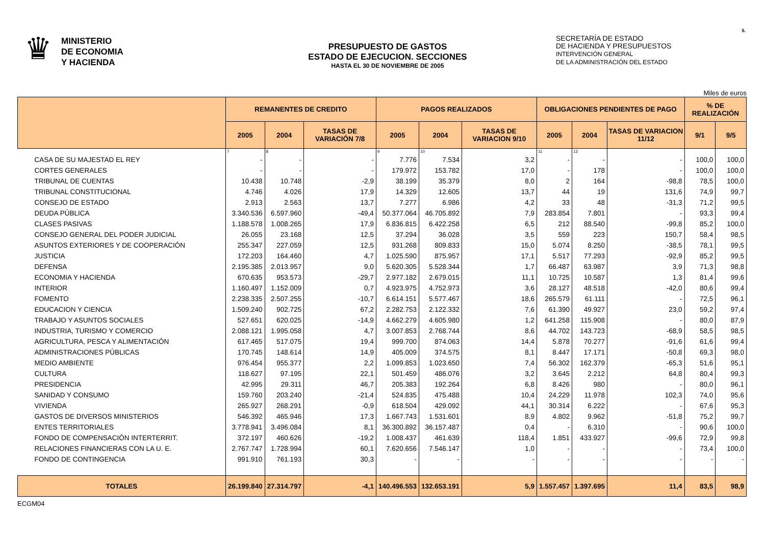5.
♛
MINISTERIO
DE ECONOMIA
Y HACIENDA
PRESUPUESTO DE GASTOS
ESTADO DE EJECUCION. SECCIONES
HASTA EL 30 DE NOVIEMBRE DE 2005
SECRETARÍA DE ESTADO
DE HACIENDA Y PRESUPUESTOS
INTERVENCIÓN GENERAL
DE LA ADMINISTRACIÓN DEL ESTADO
Miles de euros
| | REMANENTES DE CREDITO | | | PAGOS REALIZADOS | | | OBLIGACIONES PENDIENTES DE PAGO | | | % DE REALIZACIÓN | |
| --- | --- | --- | --- | --- | --- | --- | --- | --- | --- | --- | --- |
| | 2005 | 2004 | TASAS DE VARIACIÓN 7/8 | 2005 | 2004 | TASAS DE VARIACION 9/10 | 2005 | 2004 | TASAS DE VARIACION 11/12 | 9/1 | 9/5 |
| | 7 | 8 | | 9 | 10 | | 11 | 12 | | | |
| CASA DE SU MAJESTAD EL REY | - | - | - | 7.776 | 7.534 | 3,2 | - | - | - | 100,0 | 100,0 |
| CORTES GENERALES | - | - | - | 179.972 | 153.782 | 17,0 | - | 178 | - | 100,0 | 100,0 |
| TRIBUNAL DE CUENTAS | 10.438 | 10.748 | -2,9 | 38.199 | 35.379 | 8,0 | 2 | 164 | -98,8 | 78,5 | 100,0 |
| TRIBUNAL CONSTITUCIONAL | 4.746 | 4.026 | 17,9 | 14.329 | 12.605 | 13,7 | 44 | 19 | 131,6 | 74,9 | 99,7 |
| CONSEJO DE ESTADO | 2.913 | 2.563 | 13,7 | 7.277 | 6.986 | 4,2 | 33 | 48 | -31,3 | 71,2 | 99,5 |
| DEUDA PÚBLICA | 3.340.536 | 6.597.960 | -49,4 | 50.377.064 | 46.705.892 | 7,9 | 283.854 | 7.801 | - | 93,3 | 99,4 |
| CLASES PASIVAS | 1.188.578 | 1.008.265 | 17,9 | 6.836.815 | 6.422.258 | 6,5 | 212 | 88.540 | -99,8 | 85,2 | 100,0 |
| CONSEJO GENERAL DEL PODER JUDICIAL | 26.055 | 23.168 | 12,5 | 37.294 | 36.028 | 3,5 | 559 | 223 | 150,7 | 58,4 | 98,5 |
| ASUNTOS EXTERIORES Y DE COOPERACIÓN | 255.347 | 227.059 | 12,5 | 931.268 | 809.833 | 15,0 | 5.074 | 8.250 | -38,5 | 78,1 | 99,5 |
| JUSTICIA | 172.203 | 164.460 | 4,7 | 1.025.590 | 875.957 | 17,1 | 5.517 | 77.293 | -92,9 | 85,2 | 99,5 |
| DEFENSA | 2.195.385 | 2.013.957 | 9,0 | 5.620.305 | 5.528.344 | 1,7 | 66.487 | 63.987 | 3,9 | 71,3 | 98,8 |
| ECONOMIA Y HACIENDA | 670.635 | 953.573 | -29,7 | 2.977.182 | 2.679.015 | 11,1 | 10.725 | 10.587 | 1,3 | 81,4 | 99,6 |
| INTERIOR | 1.160.497 | 1.152.009 | 0,7 | 4.923.975 | 4.752.973 | 3,6 | 28.127 | 48.518 | -42,0 | 80,6 | 99,4 |
| FOMENTO | 2.238.335 | 2.507.255 | -10,7 | 6.614.151 | 5.577.467 | 18,6 | 265.579 | 61.111 | - | 72,5 | 96,1 |
| EDUCACION Y CIENCIA | 1.509.240 | 902.725 | 67,2 | 2.282.753 | 2.122.332 | 7,6 | 61.390 | 49.927 | 23,0 | 59,2 | 97,4 |
| TRABAJO Y ASUNTOS SOCIALES | 527.651 | 620.025 | -14,9 | 4.662.279 | 4.605.980 | 1,2 | 641.258 | 115.908 | - | 80,0 | 87,9 |
| INDUSTRIA, TURISMO Y COMERCIO | 2.088.121 | 1.995.058 | 4,7 | 3.007.853 | 2.768.744 | 8,6 | 44.702 | 143.723 | -68,9 | 58,5 | 98,5 |
| AGRICULTURA, PESCA Y ALIMENTACIÓN | 617.465 | 517.075 | 19,4 | 999.700 | 874.063 | 14,4 | 5.878 | 70.277 | -91,6 | 61,6 | 99,4 |
| ADMINISTRACIONES PÚBLICAS | 170.745 | 148.614 | 14,9 | 405.009 | 374.575 | 8,1 | 8.447 | 17.171 | -50,8 | 69,3 | 98,0 |
| MEDIO AMBIENTE | 976.454 | 955.377 | 2,2 | 1.099.853 | 1.023.650 | 7,4 | 56.302 | 162.379 | -65,3 | 51,6 | 95,1 |
| CULTURA | 118.627 | 97.195 | 22,1 | 501.459 | 486.076 | 3,2 | 3.645 | 2.212 | 64,8 | 80,4 | 99,3 |
| PRESIDENCIA | 42.995 | 29.311 | 46,7 | 205.383 | 192.264 | 6,8 | 8.426 | 980 | - | 80,0 | 96,1 |
| SANIDAD Y CONSUMO | 159.760 | 203.240 | -21,4 | 524.835 | 475.488 | 10,4 | 24.229 | 11.978 | 102,3 | 74,0 | 95,6 |
| VIVIENDA | 265.927 | 268.291 | -0,9 | 618.504 | 429.092 | 44,1 | 30.314 | 6.222 | - | 67,6 | 95,3 |
| GASTOS DE DIVERSOS MINISTERIOS | 546.392 | 465.946 | 17,3 | 1.667.743 | 1.531.601 | 8,9 | 4.802 | 9.962 | -51,8 | 75,2 | 99,7 |
| ENTES TERRITORIALES | 3.778.941 | 3.496.084 | 8,1 | 36.300.892 | 36.157.487 | 0,4 | - | 6.310 | - | 90,6 | 100,0 |
| FONDO DE COMPENSACIÓN INTERTERRIT. | 372.197 | 460.626 | -19,2 | 1.008.437 | 461.639 | 118,4 | 1.851 | 433.927 | -99,6 | 72,9 | 99,8 |
| RELACIONES FINANCIERAS CON LA U. E. | 2.767.747 | 1.728.994 | 60,1 | 7.620.656 | 7.546.147 | 1,0 | - | - | - | 73,4 | 100,0 |
| FONDO DE CONTINGENCIA | 991.910 | 761.193 | 30,3 | - | - | - | - | - | - | - | - |
| TOTALES | 26.199.840 | 27.314.797 | -4,1 | 140.496.553 | 132.653.191 | 5,9 | 1.557.457 | 1.397.695 | 11,4 | 83,5 | 98,9 |
ECGM04